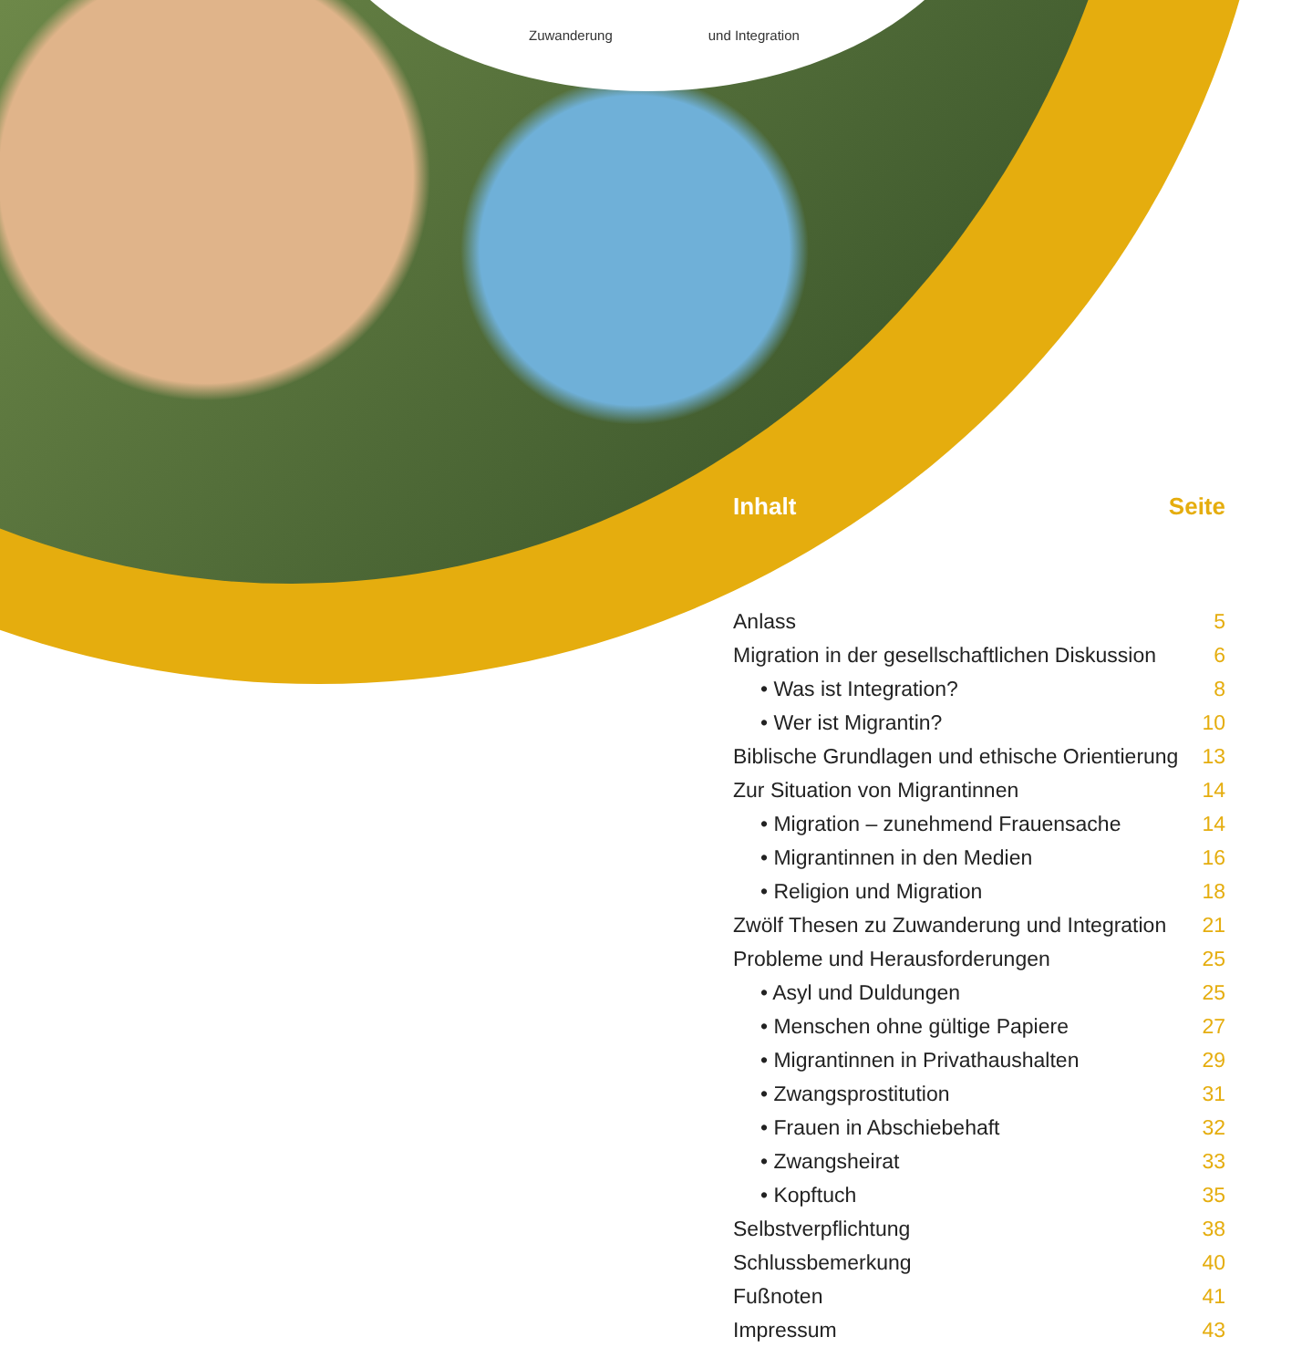Zuwanderung und Integration
Inhalt Seite
| Anlass | 5 |
| Migration in der gesellschaftlichen Diskussion | 6 |
| • Was ist Integration? | 8 |
| • Wer ist Migrantin? | 10 |
| Biblische Grundlagen und ethische Orientierung | 13 |
| Zur Situation von Migrantinnen | 14 |
| • Migration – zunehmend Frauensache | 14 |
| • Migrantinnen in den Medien | 16 |
| • Religion und Migration | 18 |
| Zwölf Thesen zu Zuwanderung und Integration | 21 |
| Probleme und Herausforderungen | 25 |
| • Asyl und Duldungen | 25 |
| • Menschen ohne gültige Papiere | 27 |
| • Migrantinnen in Privathaushalten | 29 |
| • Zwangsprostitution | 31 |
| • Frauen in Abschiebehaft | 32 |
| • Zwangsheirat | 33 |
| • Kopftuch | 35 |
| Selbstverpflichtung | 38 |
| Schlussbemerkung | 40 |
| Fußnoten | 41 |
| Impressum | 43 |